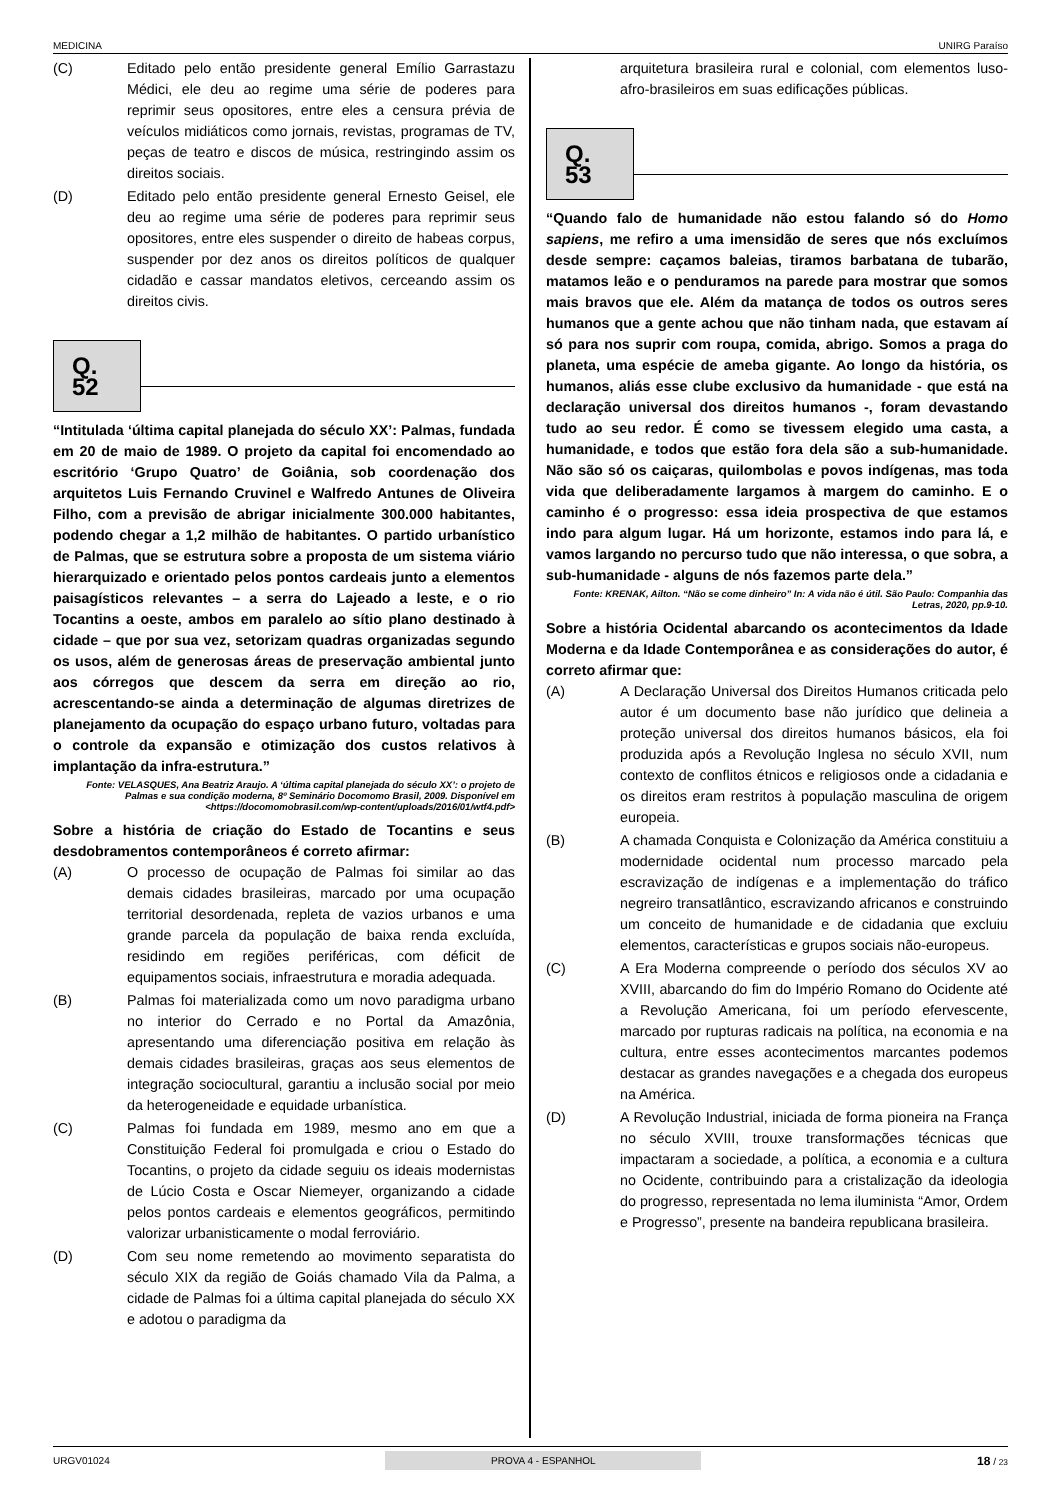MEDICINA UNIRG Paraíso
(C) Editado pelo então presidente general Emílio Garrastazu Médici, ele deu ao regime uma série de poderes para reprimir seus opositores, entre eles a censura prévia de veículos midiáticos como jornais, revistas, programas de TV, peças de teatro e discos de música, restringindo assim os direitos sociais.
(D) Editado pelo então presidente general Ernesto Geisel, ele deu ao regime uma série de poderes para reprimir seus opositores, entre eles suspender o direito de habeas corpus, suspender por dez anos os direitos políticos de qualquer cidadão e cassar mandatos eletivos, cerceando assim os direitos civis.
Q. 52
“Intitulada ‘última capital planejada do século XX’: Palmas, fundada em 20 de maio de 1989. O projeto da capital foi encomendado ao escritório ‘Grupo Quatro’ de Goiânia, sob coordenação dos arquitetos Luis Fernando Cruvinel e Walfredo Antunes de Oliveira Filho, com a previsão de abrigar inicialmente 300.000 habitantes, podendo chegar a 1,2 milhão de habitantes. O partido urbanístico de Palmas, que se estrutura sobre a proposta de um sistema viário hierarquizado e orientado pelos pontos cardeais junto a elementos paisagísticos relevantes – a serra do Lajeado a leste, e o rio Tocantins a oeste, ambos em paralelo ao sítio plano destinado à cidade – que por sua vez, setorizam quadras organizadas segundo os usos, além de generosas áreas de preservação ambiental junto aos córregos que descem da serra em direção ao rio, acrescentando-se ainda a determinação de algumas diretrizes de planejamento da ocupação do espaço urbano futuro, voltadas para o controle da expansão e otimização dos custos relativos à implantação da infra-estrutura.”
Fonte: VELASQUES, Ana Beatriz Araujo. A ‘última capital planejada do século XX’: o projeto de Palmas e sua condição moderna, 8º Seminário Docomomo Brasil, 2009. Disponível em <https://docomomobrasil.com/wp-content/uploads/2016/01/wtf4.pdf>
Sobre a história de criação do Estado de Tocantins e seus desdobramentos contemporâneos é correto afirmar:
(A) O processo de ocupação de Palmas foi similar ao das demais cidades brasileiras, marcado por uma ocupação territorial desordenada, repleta de vazios urbanos e uma grande parcela da população de baixa renda excluída, residindo em regiões periféricas, com déficit de equipamentos sociais, infraestrutura e moradia adequada.
(B) Palmas foi materializada como um novo paradigma urbano no interior do Cerrado e no Portal da Amazônia, apresentando uma diferenciação positiva em relação às demais cidades brasileiras, graças aos seus elementos de integração sociocultural, garantiu a inclusão social por meio da heterogeneidade e equidade urbanística.
(C) Palmas foi fundada em 1989, mesmo ano em que a Constituição Federal foi promulgada e criou o Estado do Tocantins, o projeto da cidade seguiu os ideais modernistas de Lúcio Costa e Oscar Niemeyer, organizando a cidade pelos pontos cardeais e elementos geográficos, permitindo valorizar urbanisticamente o modal ferroviário.
(D) Com seu nome remetendo ao movimento separatista do século XIX da região de Goiás chamado Vila da Palma, a cidade de Palmas foi a última capital planejada do século XX e adotou o paradigma da
arquitetura brasileira rural e colonial, com elementos luso-afro-brasileiros em suas edificações públicas.
Q. 53
“Quando falo de humanidade não estou falando só do Homo sapiens, me refiro a uma imensidão de seres que nós excluímos desde sempre: caçamos baleias, tiramos barbatana de tubarão, matamos leão e o penduramos na parede para mostrar que somos mais bravos que ele. Além da matança de todos os outros seres humanos que a gente achou que não tinham nada, que estavam aí só para nos suprir com roupa, comida, abrigo. Somos a praga do planeta, uma espécie de ameba gigante. Ao longo da história, os humanos, aliás esse clube exclusivo da humanidade - que está na declaração universal dos direitos humanos -, foram devastando tudo ao seu redor. É como se tivessem elegido uma casta, a humanidade, e todos que estão fora dela são a sub-humanidade. Não são só os caiçaras, quilombolas e povos indígenas, mas toda vida que deliberadamente largamos à margem do caminho. E o caminho é o progresso: essa ideia prospectiva de que estamos indo para algum lugar. Há um horizonte, estamos indo para lá, e vamos largando no percurso tudo que não interessa, o que sobra, a sub-humanidade - alguns de nós fazemos parte dela.”
Fonte: KRENAK, Ailton. “Não se come dinheiro” In: A vida não é útil. São Paulo: Companhia das Letras, 2020, pp.9-10.
Sobre a história Ocidental abarcando os acontecimentos da Idade Moderna e da Idade Contemporânea e as considerações do autor, é correto afirmar que:
(A) A Declaração Universal dos Direitos Humanos criticada pelo autor é um documento base não jurídico que delineia a proteção universal dos direitos humanos básicos, ela foi produzida após a Revolução Inglesa no século XVII, num contexto de conflitos étnicos e religiosos onde a cidadania e os direitos eram restritos à população masculina de origem europeia.
(B) A chamada Conquista e Colonização da América constituiu a modernidade ocidental num processo marcado pela escravização de indígenas e a implementação do tráfico negreiro transatlântico, escravizando africanos e construindo um conceito de humanidade e de cidadania que excluiu elementos, características e grupos sociais não-europeus.
(C) A Era Moderna compreende o período dos séculos XV ao XVIII, abarcando do fim do Império Romano do Ocidente até a Revolução Americana, foi um período efervescente, marcado por rupturas radicais na política, na economia e na cultura, entre esses acontecimentos marcantes podemos destacar as grandes navegações e a chegada dos europeus na América.
(D) A Revolução Industrial, iniciada de forma pioneira na França no século XVIII, trouxe transformações técnicas que impactaram a sociedade, a política, a economia e a cultura no Ocidente, contribuindo para a cristalização da ideologia do progresso, representada no lema iluminista “Amor, Ordem e Progresso”, presente na bandeira republicana brasileira.
URGV01024 PROVA 4 - ESPANHOL 18 / 23